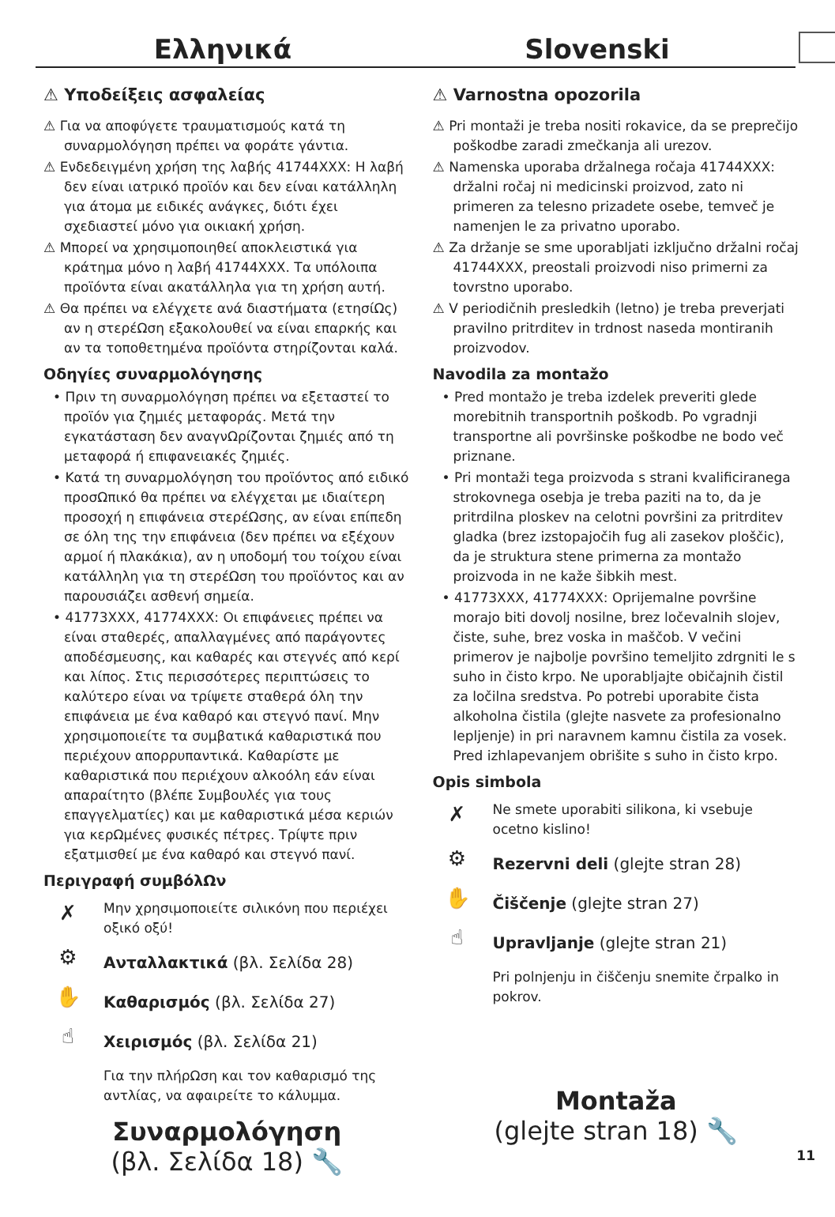Ελληνικά Slovenski
⚠ Υποδείξεις ασφαλείας
⚠ Για να αποφύγετε τραυματισμούς κατά τη συναρμολόγηση πρέπει να φοράτε γάντια.
⚠ Ενδεδειγμένη χρήση της λαβής 41744XXX: Η λαβή δεν είναι ιατρικό προϊόν και δεν είναι κατάλληλη για άτομα με ειδικές ανάγκες, διότι έχει σχεδιαστεί μόνο για οικιακή χρήση.
⚠ Μπορεί να χρησιμοποιηθεί αποκλειστικά για κράτημα μόνο η λαβή 41744XXX. Τα υπόλοιπα προϊόντα είναι ακατάλληλα για τη χρήση αυτή.
⚠ Θα πρέπει να ελέγχετε ανά διαστήματα (ετησίΩς) αν η στερέΩση εξακολουθεί να είναι επαρκής και αν τα τοποθετημένα προϊόντα στηρίζονται καλά.
Οδηγίες συναρμολόγησης
• Πριν τη συναρμολόγηση πρέπει να εξεταστεί το προϊόν για ζημιές μεταφοράς. Μετά την εγκατάσταση δεν αναγνΩρίζονται ζημιές από τη μεταφορά ή επιφανειακές ζημιές.
• Κατά τη συναρμολόγηση του προϊόντος από ειδικό προσΩπικό θα πρέπει να ελέγχεται με ιδιαίτερη προσοχή η επιφάνεια στερέΩσης, αν είναι επίπεδη σε όλη της την επιφάνεια (δεν πρέπει να εξέχουν αρμοί ή πλακάκια), αν η υποδομή του τοίχου είναι κατάλληλη για τη στερέΩση του προϊόντος και αν παρουσιάζει ασθενή σημεία.
• 41773XXX, 41774XXX: Οι επιφάνειες πρέπει να είναι σταθερές, απαλλαγμένες από παράγοντες αποδέσμευσης, και καθαρές και στεγνές από κερί και λίπος. Στις περισσότερες περιπτώσεις το καλύτερο είναι να τρίψετε σταθερά όλη την επιφάνεια με ένα καθαρό και στεγνό πανί. Μην χρησιμοποιείτε τα συμβατικά καθαριστικά που περιέχουν απορρυπαντικά. Καθαρίστε με καθαριστικά που περιέχουν αλκοόλη εάν είναι απαραίτητο (βλέπε Συμβουλές για τους επαγγελματίες) και με καθαριστικά μέσα κεριών για κερΩμένες φυσικές πέτρες. Τρίψτε πριν εξατμισθεί με ένα καθαρό και στεγνό πανί.
Περιγραφή συμβόλΩν
✗
Μην χρησιμοποιείτε σιλικόνη που περιέχει οξικό οξύ!
⚙
Ανταλλακτικά (βλ. Σελίδα 28)
✋
Καθαρισμός (βλ. Σελίδα 27)
☝
Χειρισμός (βλ. Σελίδα 21)
Για την πλήρΩση και τον καθαρισμό της αντλίας, να αφαιρείτε το κάλυμμα.
Συναρμολόγηση
(βλ. Σελίδα 18) 🔧
⚠ Varnostna opozorila
⚠ Pri montaži je treba nositi rokavice, da se preprečijo poškodbe zaradi zmečkanja ali urezov.
⚠ Namenska uporaba držalnega ročaja 41744XXX: držalni ročaj ni medicinski proizvod, zato ni primeren za telesno prizadete osebe, temveč je namenjen le za privatno uporabo.
⚠ Za držanje se sme uporabljati izključno držalni ročaj 41744XXX, preostali proizvodi niso primerni za tovrstno uporabo.
⚠ V periodičnih presledkih (letno) je treba preverjati pravilno pritrditev in trdnost naseda montiranih proizvodov.
Navodila za montažo
• Pred montažo je treba izdelek preveriti glede morebitnih transportnih poškodb. Po vgradnji transportne ali površinske poškodbe ne bodo več priznane.
• Pri montaži tega proizvoda s strani kvalificiranega strokovnega osebja je treba paziti na to, da je pritrdilna ploskev na celotni površini za pritrditev gladka (brez izstopajočih fug ali zasekov ploščic), da je struktura stene primerna za montažo proizvoda in ne kaže šibkih mest.
• 41773XXX, 41774XXX: Oprijemalne površine morajo biti dovolj nosilne, brez ločevalnih slojev, čiste, suhe, brez voska in maščob. V večini primerov je najbolje površino temeljito zdrgniti le s suho in čisto krpo. Ne uporabljajte običajnih čistil za ločilna sredstva. Po potrebi uporabite čista alkoholna čistila (glejte nasvete za profesionalno lepljenje) in pri naravnem kamnu čistila za vosek. Pred izhlapevanjem obrišite s suho in čisto krpo.
Opis simbola
✗
Ne smete uporabiti silikona, ki vsebuje ocetno kislino!
⚙
Rezervni deli (glejte stran 28)
✋
Čiščenje (glejte stran 27)
☝
Upravljanje (glejte stran 21)
Pri polnjenju in čiščenju snemite črpalko in pokrov.
Montaža
(glejte stran 18) 🔧
11